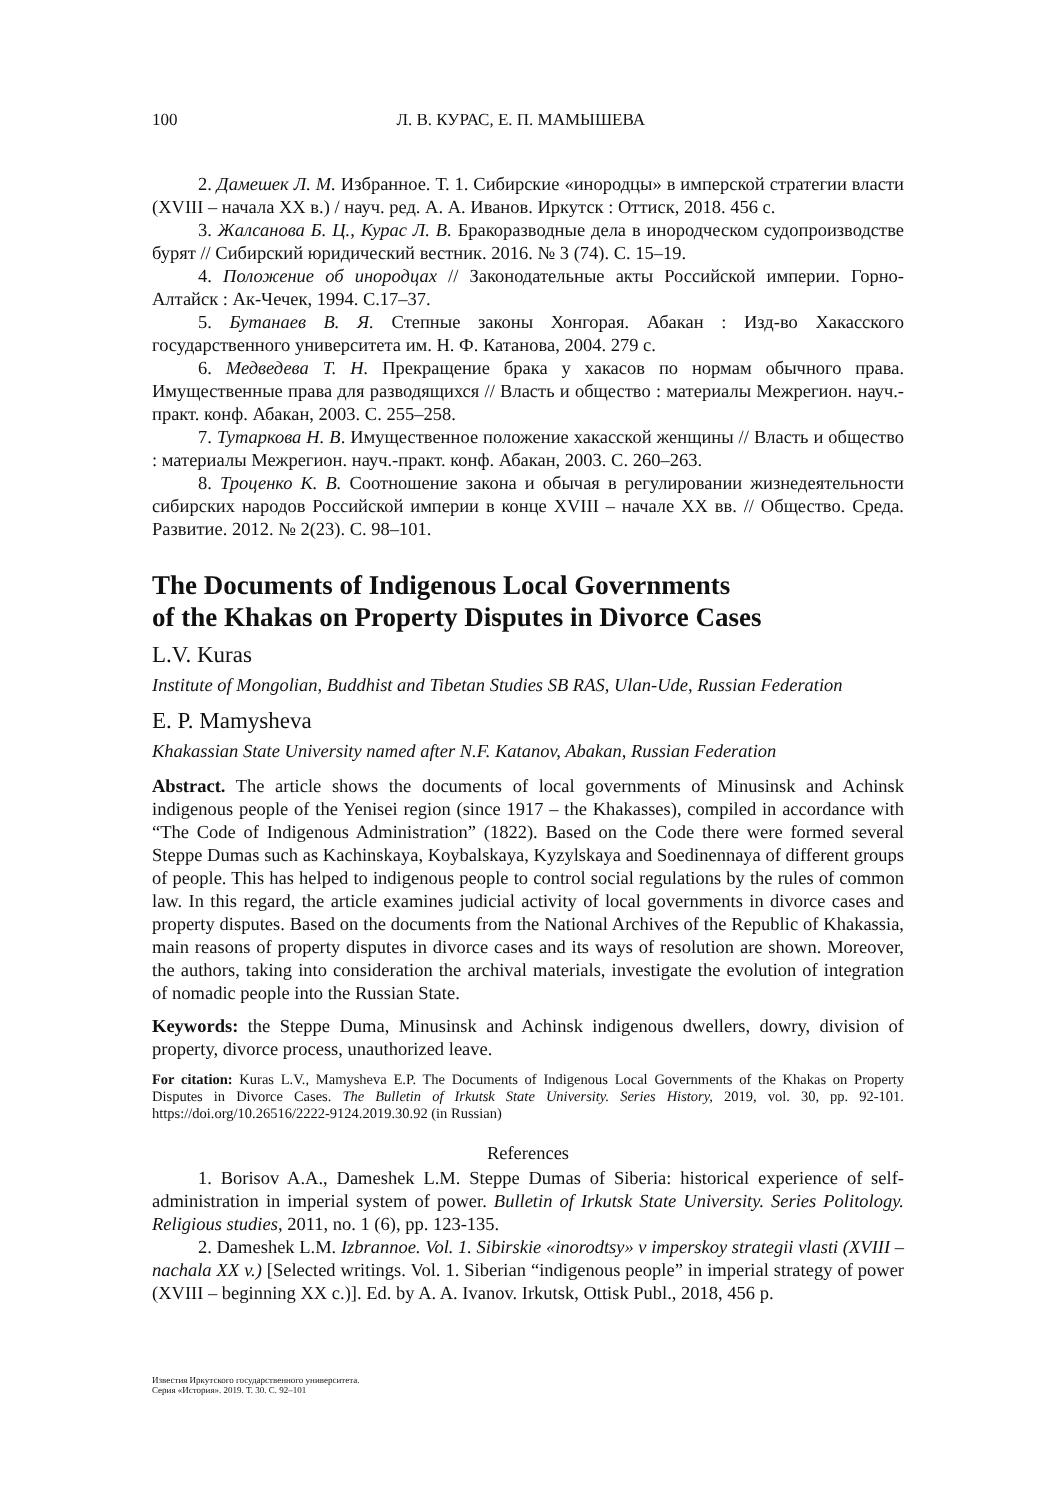100 Л. В. КУРАС, Е. П. МАМЫШЕВА
2. Дамешек Л. М. Избранное. Т. 1. Сибирские «инородцы» в имперской стратегии власти (XVIII – начала XX в.) / науч. ред. А. А. Иванов. Иркутск : Оттиск, 2018. 456 с.
3. Жалсанова Б. Ц., Курас Л. В. Бракоразводные дела в инородческом судопроизводстве бурят // Сибирский юридический вестник. 2016. № 3 (74). С. 15–19.
4. Положение об инородцах // Законодательные акты Российской империи. Горно-Алтайск : Ак-Чечек, 1994. С.17–37.
5. Бутанаев В. Я. Степные законы Хонгорая. Абакан : Изд-во Хакасского государственного университета им. Н. Ф. Катанова, 2004. 279 с.
6. Медведева Т. Н. Прекращение брака у хакасов по нормам обычного права. Имущественные права для разводящихся // Власть и общество : материалы Межрегион. науч.-практ. конф. Абакан, 2003. С. 255–258.
7. Тутаркова Н. В. Имущественное положение хакасской женщины // Власть и общество : материалы Межрегион. науч.-практ. конф. Абакан, 2003. С. 260–263.
8. Троценко К. В. Соотношение закона и обычая в регулировании жизнедеятельности сибирских народов Российской империи в конце XVIII – начале XX вв. // Общество. Среда. Развитие. 2012. № 2(23). С. 98–101.
The Documents of Indigenous Local Governments
of the Khakas on Property Disputes in Divorce Cases
L.V. Kuras
Institute of Mongolian, Buddhist and Tibetan Studies SB RAS, Ulan-Ude, Russian Federation
E. P. Mamysheva
Khakassian State University named after N.F. Katanov, Abakan, Russian Federation
Abstract. The article shows the documents of local governments of Minusinsk and Achinsk indigenous people of the Yenisei region (since 1917 – the Khakasses), compiled in accordance with “The Code of Indigenous Administration” (1822). Based on the Code there were formed several Steppe Dumas such as Kachinskaya, Koybalskaya, Kyzylskaya and Soedinennaya of different groups of people. This has helped to indigenous people to control social regulations by the rules of common law. In this regard, the article examines judicial activity of local governments in divorce cases and property disputes. Based on the documents from the National Archives of the Republic of Khakassia, main reasons of property disputes in divorce cases and its ways of resolution are shown. Moreover, the authors, taking into consideration the archival materials, investigate the evolution of integration of nomadic people into the Russian State.
Keywords: the Steppe Duma, Minusinsk and Achinsk indigenous dwellers, dowry, division of property, divorce process, unauthorized leave.
For citation: Kuras L.V., Mamysheva E.P. The Documents of Indigenous Local Governments of the Khakas on Property Disputes in Divorce Cases. The Bulletin of Irkutsk State University. Series History, 2019, vol. 30, pp. 92-101. https://doi.org/10.26516/2222-9124.2019.30.92 (in Russian)
References
1. Borisov A.A., Dameshek L.M. Steppe Dumas of Siberia: historical experience of self-administration in imperial system of power. Bulletin of Irkutsk State University. Series Politology. Religious studies, 2011, no. 1 (6), pp. 123-135.
2. Dameshek L.M. Izbrannoe. Vol. 1. Sibirskie «inorodtsy» v imperskoy strategii vlasti (XVIII – nachala XX v.) [Selected writings. Vol. 1. Siberian “indigenous people” in imperial strategy of power (XVIII – beginning XX c.)]. Ed. by A. A. Ivanov. Irkutsk, Ottisk Publ., 2018, 456 p.
Известия Иркутского государственного университета.
Серия «История». 2019. Т. 30. С. 92–101